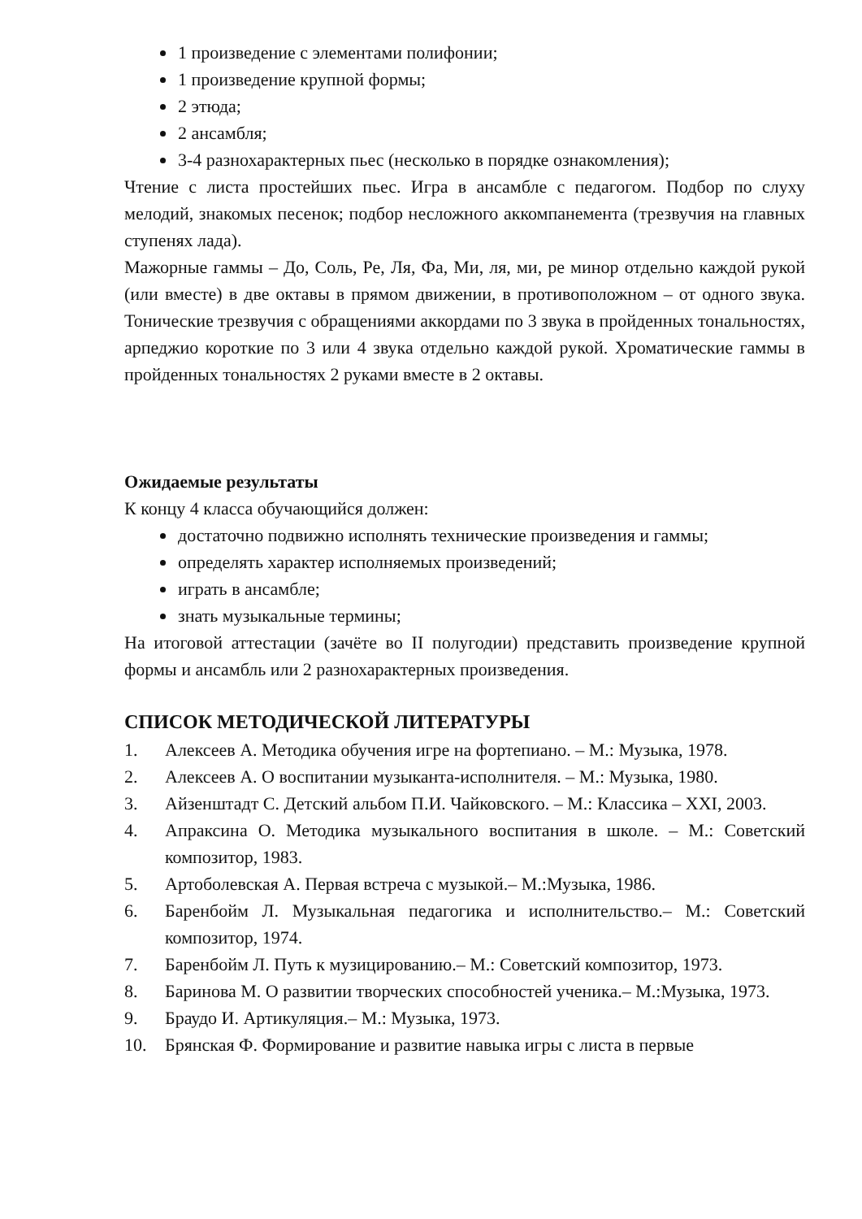1 произведение с элементами полифонии;
1 произведение крупной формы;
2 этюда;
2 ансамбля;
3-4 разнохарактерных пьес (несколько в порядке ознакомления);
Чтение с листа простейших пьес. Игра в ансамбле с педагогом. Подбор по слуху мелодий, знакомых песенок; подбор несложного аккомпанемента (трезвучия на главных ступенях лада).
Мажорные гаммы – До, Соль, Ре, Ля, Фа, Ми, ля, ми, ре минор отдельно каждой рукой (или вместе) в две октавы в прямом движении, в противоположном – от одного звука. Тонические трезвучия с обращениями аккордами по 3 звука в пройденных тональностях, арпеджио короткие по 3 или 4 звука отдельно каждой рукой. Хроматические гаммы в пройденных тональностях 2 руками вместе в 2 октавы.
Ожидаемые результаты
К концу 4 класса обучающийся должен:
достаточно подвижно исполнять технические произведения и гаммы;
определять характер исполняемых произведений;
играть в ансамбле;
знать музыкальные термины;
На итоговой аттестации (зачёте во II полугодии) представить произведение крупной формы и ансамбль или 2 разнохарактерных произведения.
СПИСОК МЕТОДИЧЕСКОЙ ЛИТЕРАТУРЫ
1. Алексеев А. Методика обучения игре на фортепиано. – М.: Музыка, 1978.
2. Алексеев А. О воспитании музыканта-исполнителя. – М.: Музыка, 1980.
3. Айзенштадт С. Детский альбом П.И. Чайковского. – М.: Классика – XXI, 2003.
4. Апраксина О. Методика музыкального воспитания в школе. – М.: Советский композитор, 1983.
5. Артоболевская А. Первая встреча с музыкой.– М.:Музыка, 1986.
6. Баренбойм Л. Музыкальная педагогика и исполнительство.– М.: Советский композитор, 1974.
7. Баренбойм Л. Путь к музицированию.– М.: Советский композитор, 1973.
8. Баринова М. О развитии творческих способностей ученика.– М.:Музыка, 1973.
9. Браудо И. Артикуляция.– М.: Музыка, 1973.
10. Брянская Ф. Формирование и развитие навыка игры с листа в первые